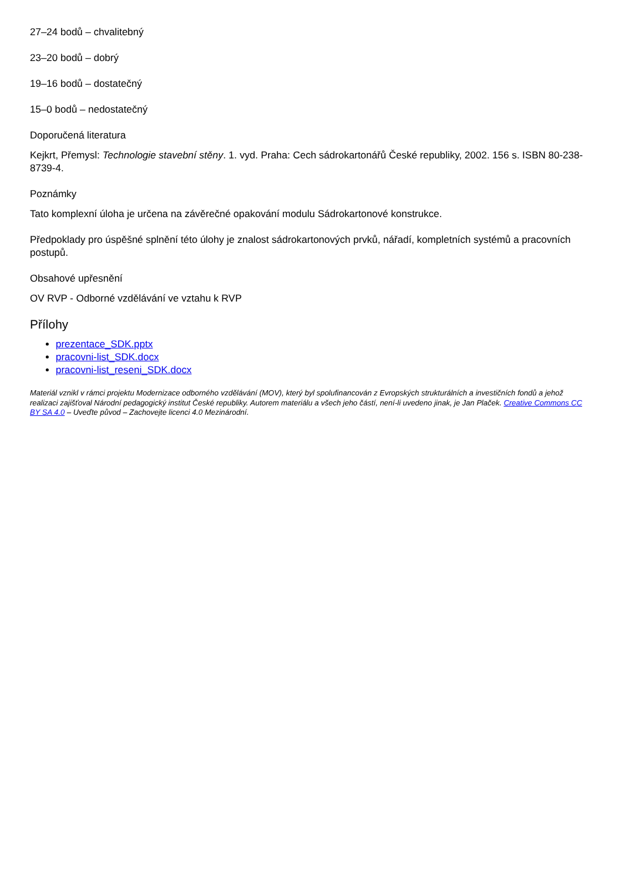27–24 bodů – chvalitebný
23–20 bodů – dobrý
19–16 bodů – dostatečný
15–0 bodů – nedostatečný
Doporučená literatura
Kejkrt, Přemysl: Technologie stavební stěny. 1. vyd. Praha: Cech sádrokartonářů České republiky, 2002. 156 s. ISBN 80-238-8739-4.
Poznámky
Tato komplexní úloha je určena na závěrečné opakování modulu Sádrokartonové konstrukce.
Předpoklady pro úspěšné splnění této úlohy je znalost sádrokartonových prvků, nářadí, kompletních systémů a pracovních postupů.
Obsahové upřesnění
OV RVP - Odborné vzdělávání ve vztahu k RVP
Přílohy
prezentace_SDK.pptx
pracovni-list_SDK.docx
pracovni-list_reseni_SDK.docx
Materiál vznikl v rámci projektu Modernizace odborného vzdělávání (MOV), který byl spolufinancován z Evropských strukturálních a investičních fondů a jehož realizaci zajišťoval Národní pedagogický institut České republiky. Autorem materiálu a všech jeho částí, není-li uvedeno jinak, je Jan Plaček. Creative Commons CC BY SA 4.0 – Uveďte původ – Zachovejte licenci 4.0 Mezinárodní.